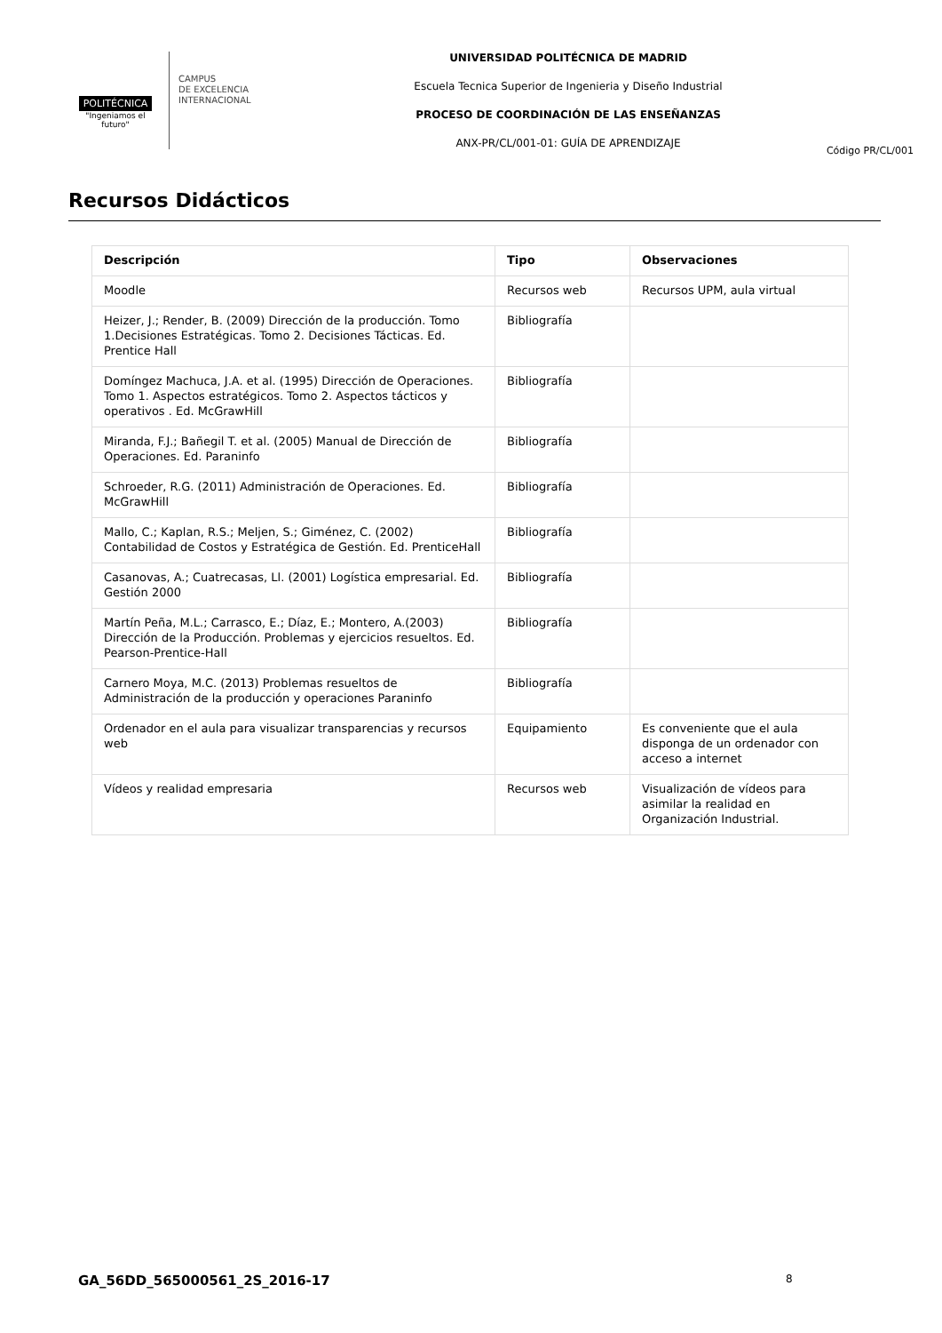POLITÉCNICA
"Ingeniamos el futuro"
CAMPUS
DE EXCELENCIA
INTERNACIONAL
UNIVERSIDAD POLITÉCNICA DE MADRID
Escuela Tecnica Superior de Ingenieria y Diseño Industrial
PROCESO DE COORDINACIÓN DE LAS ENSEÑANZAS
ANX-PR/CL/001-01: GUÍA DE APRENDIZAJE
Código PR/CL/001
Recursos Didácticos
| Descripción | Tipo | Observaciones |
| --- | --- | --- |
| Moodle | Recursos web | Recursos UPM, aula virtual |
| Heizer, J.; Render, B. (2009) Dirección de la producción. Tomo 1.Decisiones Estratégicas. Tomo 2. Decisiones Tácticas. Ed. Prentice Hall | Bibliografía | |
| Domíngez Machuca, J.A. et al. (1995) Dirección de Operaciones. Tomo 1. Aspectos estratégicos. Tomo 2. Aspectos tácticos y operativos . Ed. McGrawHill | Bibliografía | |
| Miranda, F.J.; Bañegil T. et al. (2005) Manual de Dirección de Operaciones. Ed. Paraninfo | Bibliografía | |
| Schroeder, R.G. (2011) Administración de Operaciones. Ed. McGrawHill | Bibliografía | |
| Mallo, C.; Kaplan, R.S.; Meljen, S.; Giménez, C. (2002) Contabilidad de Costos y Estratégica de Gestión. Ed. PrenticeHall | Bibliografía | |
| Casanovas, A.; Cuatrecasas, Ll. (2001) Logística empresarial. Ed. Gestión 2000 | Bibliografía | |
| Martín Peña, M.L.; Carrasco, E.; Díaz, E.; Montero, A.(2003) Dirección de la Producción. Problemas y ejercicios resueltos. Ed. Pearson-Prentice-Hall | Bibliografía | |
| Carnero Moya, M.C. (2013) Problemas resueltos de Administración de la producción y operaciones Paraninfo | Bibliografía | |
| Ordenador en el aula para visualizar transparencias y recursos web | Equipamiento | Es conveniente que el aula disponga de un ordenador con acceso a internet |
| Vídeos y realidad empresaria | Recursos web | Visualización de vídeos para asimilar la realidad en Organización Industrial. |
GA_56DD_565000561_2S_2016-17 8